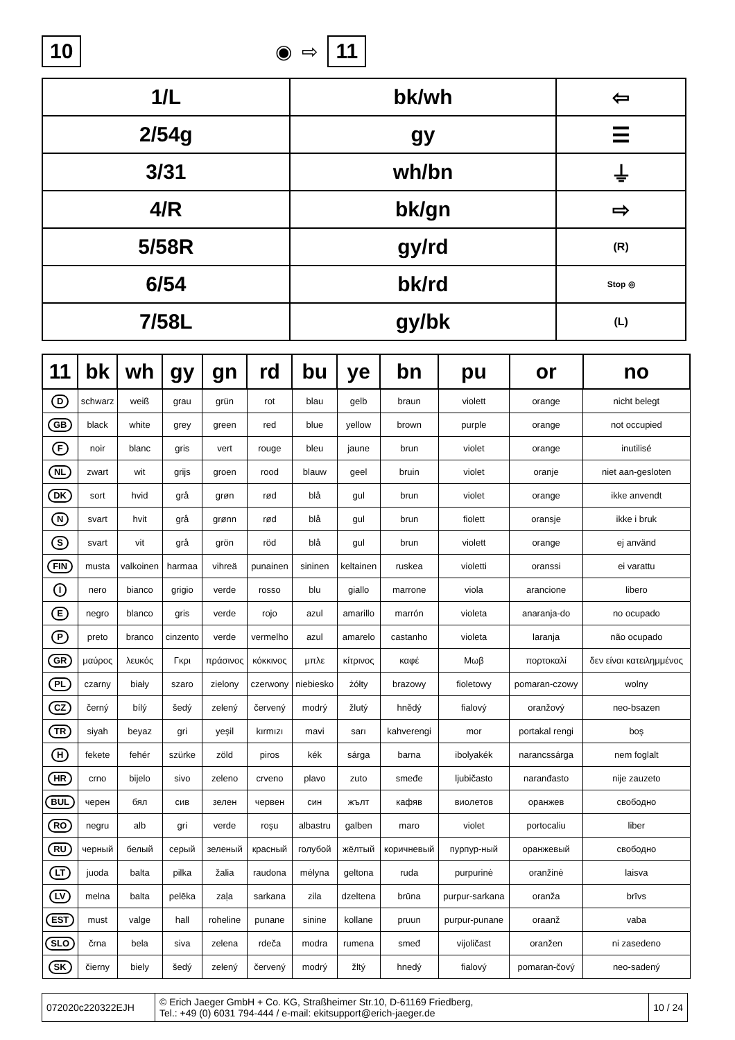10
◉ ⇨ 11
| 1/L | bk/wh | ⇦ |
| 2/54g | gy | ☰ |
| 3/31 | wh/bn | ⏚ |
| 4/R | bk/gn | ⇨ |
| 5/58R | gy/rd | (R) |
| 6/54 | bk/rd | Stop ◎ |
| 7/58L | gy/bk | (L) |
| 11 | bk | wh | gy | gn | rd | bu | ye | bn | pu | or | no |
| --- | --- | --- | --- | --- | --- | --- | --- | --- | --- | --- | --- |
| D | schwarz | weiß | grau | grün | rot | blau | gelb | braun | violett | orange | nicht belegt |
| GB | black | white | grey | green | red | blue | yellow | brown | purple | orange | not occupied |
| F | noir | blanc | gris | vert | rouge | bleu | jaune | brun | violet | orange | inutilisé |
| NL | zwart | wit | grijs | groen | rood | blauw | geel | bruin | violet | oranje | niet aan-gesloten |
| DK | sort | hvid | grå | grøn | rød | blå | gul | brun | violet | orange | ikke anvendt |
| N | svart | hvit | grå | grønn | rød | blå | gul | brun | fiolett | oransje | ikke i bruk |
| S | svart | vit | grå | grön | röd | blå | gul | brun | violett | orange | ej använd |
| FIN | musta | valkoinen | harmaa | vihreä | punainen | sininen | keltainen | ruskea | violetti | oranssi | ei varattu |
| I | nero | bianco | grigio | verde | rosso | blu | giallo | marrone | viola | arancione | libero |
| E | negro | blanco | gris | verde | rojo | azul | amarillo | marrón | violeta | anaranja-do | no ocupado |
| P | preto | branco | cinzento | verde | vermelho | azul | amarelo | castanho | violeta | laranja | não ocupado |
| GR | μαύρος | λευκός | Γκρι | πράσινος | κόκκινος | μπλε | κίτρινος | καφέ | Μωβ | πορτοκαλί | δεν είναι κατειλημμένος |
| PL | czarny | biały | szaro | zielony | czerwony | niebiesko | żółty | brazowy | fioletowy | pomaran-czowy | wolny |
| CZ | černý | bílý | šedý | zelený | červený | modrý | žlutý | hnědý | fialový | oranžový | neo-bsazen |
| TR | siyah | beyaz | gri | yeşil | kırmızı | mavi | sarı | kahverengi | mor | portakal rengi | boş |
| H | fekete | fehér | szürke | zöld | piros | kék | sárga | barna | ibolyakék | narancssárga | nem foglalt |
| HR | crno | bijelo | sivo | zeleno | crveno | plavo | zuto | smeđe | ljubičasto | naranđasto | nije zauzeto |
| BUL | черен | бял | сив | зелен | червен | син | жълт | кафяв | виолетов | оранжев | свободно |
| RO | negru | alb | gri | verde | roşu | albastru | galben | maro | violet | portocaliu | liber |
| RU | черный | белый | серый | зеленый | красный | голубой | жёлтый | коричневый | пурпур-ный | оранжевый | свободно |
| LT | juoda | balta | pilka | žalia | raudona | mėlyna | geltona | ruda | purpurinė | oranžinė | laisva |
| LV | melna | balta | pelēka | zaļa | sarkana | zila | dzeltena | brūna | purpur-sarkana | oranža | brīvs |
| EST | must | valge | hall | roheline | punane | sinine | kollane | pruun | purpur-punane | oraanž | vaba |
| SLO | črna | bela | siva | zelena | rdeča | modra | rumena | smeđ | vijoličast | oranžen | ni zasedeno |
| SK | čierny | biely | šedý | zelený | červený | modrý | žltý | hnedý | fialový | pomaran-čový | neo-sadený |
072020c220322EJH
© Erich Jaeger GmbH + Co. KG, Straßheimer Str.10, D-61169 Friedberg,
Tel.: +49 (0) 6031 794-444 / e-mail: ekitsupport@erich-jaeger.de
10 / 24